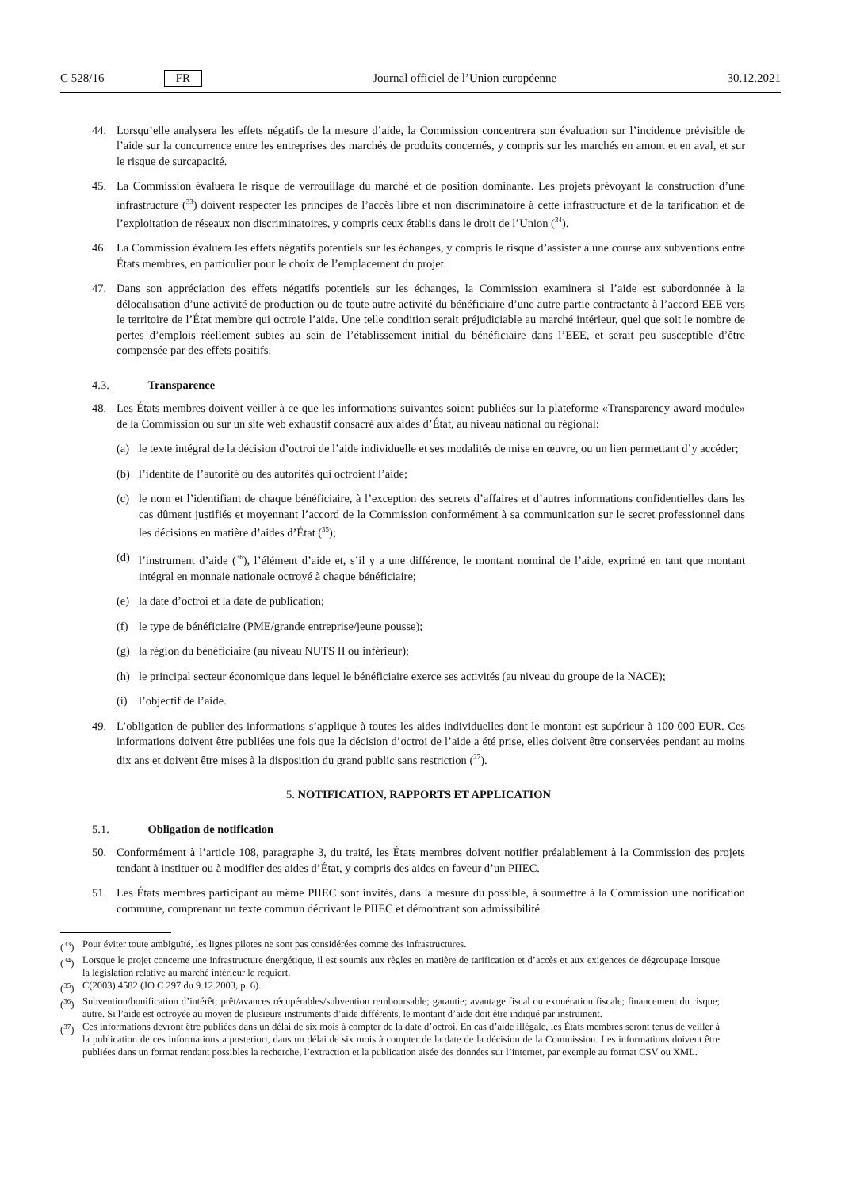C 528/16 FR Journal officiel de l’Union européenne 30.12.2021
44. Lorsqu’elle analysera les effets négatifs de la mesure d’aide, la Commission concentrera son évaluation sur l’incidence prévisible de l’aide sur la concurrence entre les entreprises des marchés de produits concernés, y compris sur les marchés en amont et en aval, et sur le risque de surcapacité.
45. La Commission évaluera le risque de verrouillage du marché et de position dominante. Les projets prévoyant la construction d’une infrastructure (<sup>33</sup>) doivent respecter les principes de l’accès libre et non discriminatoire à cette infrastructure et de la tarification et de l’exploitation de réseaux non discriminatoires, y compris ceux établis dans le droit de l’Union (<sup>34</sup>).
46. La Commission évaluera les effets négatifs potentiels sur les échanges, y compris le risque d’assister à une course aux subventions entre États membres, en particulier pour le choix de l’emplacement du projet.
47. Dans son appréciation des effets négatifs potentiels sur les échanges, la Commission examinera si l’aide est subordonnée à la délocalisation d’une activité de production ou de toute autre activité du bénéficiaire d’une autre partie contractante à l’accord EEE vers le territoire de l’État membre qui octroie l’aide. Une telle condition serait préjudiciable au marché intérieur, quel que soit le nombre de pertes d’emplois réellement subies au sein de l’établissement initial du bénéficiaire dans l’EEE, et serait peu susceptible d’être compensée par des effets positifs.
4.3. Transparence
48. Les États membres doivent veiller à ce que les informations suivantes soient publiées sur la plateforme «Transparency award module» de la Commission ou sur un site web exhaustif consacré aux aides d’État, au niveau national ou régional:
(a) le texte intégral de la décision d’octroi de l’aide individuelle et ses modalités de mise en œuvre, ou un lien permettant d’y accéder;
(b) l’identité de l’autorité ou des autorités qui octroient l’aide;
(c) le nom et l’identifiant de chaque bénéficiaire, à l’exception des secrets d’affaires et d’autres informations confidentielles dans les cas dûment justifiés et moyennant l’accord de la Commission conformément à sa communication sur le secret professionnel dans les décisions en matière d’aides d’État (<sup>35</sup>);
(d) l’instrument d’aide (<sup>36</sup>), l’élément d’aide et, s’il y a une différence, le montant nominal de l’aide, exprimé en tant que montant intégral en monnaie nationale octroyé à chaque bénéficiaire;
(e) la date d’octroi et la date de publication;
(f) le type de bénéficiaire (PME/grande entreprise/jeune pousse);
(g) la région du bénéficiaire (au niveau NUTS II ou inférieur);
(h) le principal secteur économique dans lequel le bénéficiaire exerce ses activités (au niveau du groupe de la NACE);
(i) l’objectif de l’aide.
49. L’obligation de publier des informations s’applique à toutes les aides individuelles dont le montant est supérieur à 100 000 EUR. Ces informations doivent être publiées une fois que la décision d’octroi de l’aide a été prise, elles doivent être conservées pendant au moins dix ans et doivent être mises à la disposition du grand public sans restriction (<sup>37</sup>).
5. NOTIFICATION, RAPPORTS ET APPLICATION
5.1. Obligation de notification
50. Conformément à l’article 108, paragraphe 3, du traité, les États membres doivent notifier préalablement à la Commission des projets tendant à instituer ou à modifier des aides d’État, y compris des aides en faveur d’un PIIEC.
51. Les États membres participant au même PIIEC sont invités, dans la mesure du possible, à soumettre à la Commission une notification commune, comprenant un texte commun décrivant le PIIEC et démontrant son admissibilité.
(<sup>33</sup>) Pour éviter toute ambiguïté, les lignes pilotes ne sont pas considérées comme des infrastructures.
(<sup>34</sup>) Lorsque le projet concerne une infrastructure énergétique, il est soumis aux règles en matière de tarification et d’accès et aux exigences de dégroupage lorsque la législation relative au marché intérieur le requiert.
(<sup>35</sup>) C(2003) 4582 (JO C 297 du 9.12.2003, p. 6).
(<sup>36</sup>) Subvention/bonification d’intérêt; prêt/avances récupérables/subvention remboursable; garantie; avantage fiscal ou exonération fiscale; financement du risque; autre. Si l’aide est octroyée au moyen de plusieurs instruments d’aide différents, le montant d’aide doit être indiqué par instrument.
(<sup>37</sup>) Ces informations devront être publiées dans un délai de six mois à compter de la date d’octroi. En cas d’aide illégale, les États membres seront tenus de veiller à la publication de ces informations a posteriori, dans un délai de six mois à compter de la date de la décision de la Commission. Les informations doivent être publiées dans un format rendant possibles la recherche, l’extraction et la publication aisée des données sur l’internet, par exemple au format CSV ou XML.